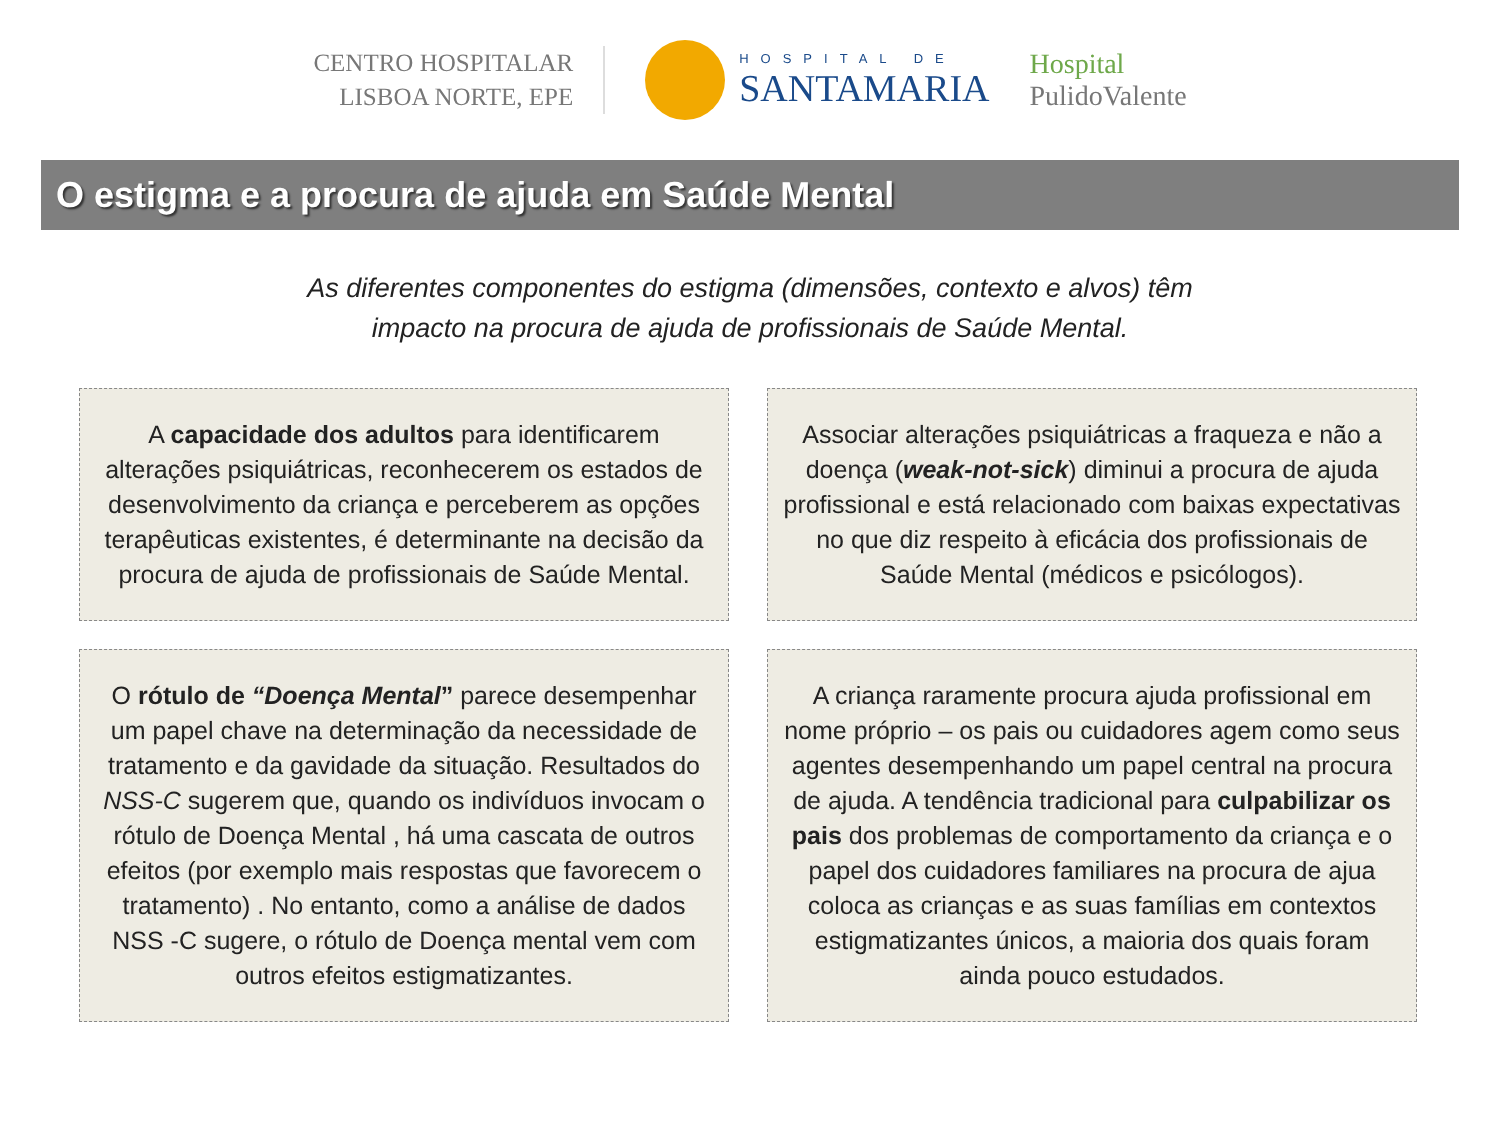CENTRO HOSPITALAR
LISBOA NORTE, EPE
HOSPITAL DE
SANTAMARIA
Hospital
PulidoValente
O estigma e a procura de ajuda em Saúde Mental
As diferentes componentes do estigma (dimensões, contexto e alvos) têm
impacto na procura de ajuda de profissionais de Saúde Mental.
A capacidade dos adultos para identificarem alterações psiquiátricas, reconhecerem os estados de desenvolvimento da criança e perceberem as opções terapêuticas existentes, é determinante na decisão da procura de ajuda de profissionais de Saúde Mental.
Associar alterações psiquiátricas a fraqueza e não a doença (weak-not-sick) diminui a procura de ajuda profissional e está relacionado com baixas expectativas no que diz respeito à eficácia dos profissionais de Saúde Mental (médicos e psicólogos).
O rótulo de “Doença Mental” parece desempenhar um papel chave na determinação da necessidade de tratamento e da gavidade da situação. Resultados do NSS-C sugerem que, quando os indivíduos invocam o rótulo de Doença Mental , há uma cascata de outros efeitos (por exemplo mais respostas que favorecem o tratamento) . No entanto, como a análise de dados NSS -C sugere, o rótulo de Doença mental vem com outros efeitos estigmatizantes.
A criança raramente procura ajuda profissional em nome próprio – os pais ou cuidadores agem como seus agentes desempenhando um papel central na procura de ajuda. A tendência tradicional para culpabilizar os pais dos problemas de comportamento da criança e o papel dos cuidadores familiares na procura de ajua coloca as crianças e as suas famílias em contextos estigmatizantes únicos, a maioria dos quais foram ainda pouco estudados.